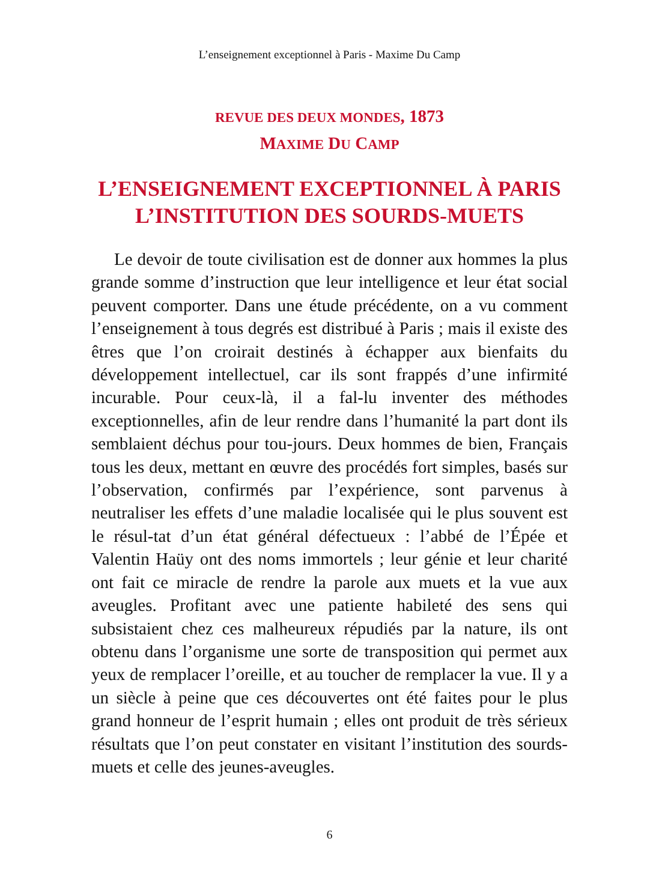L’enseignement exceptionnel à Paris - Maxime Du Camp
REVUE DES DEUX MONDES, 1873
MAXIME DU CAMP
L’ENSEIGNEMENT EXCEPTIONNEL À PARIS
L’INSTITUTION DES SOURDS-MUETS
Le devoir de toute civilisation est de donner aux hommes la plus grande somme d’instruction que leur intelligence et leur état social peuvent comporter. Dans une étude précédente, on a vu comment l’enseignement à tous degrés est distribué à Paris ; mais il existe des êtres que l’on croirait destinés à échapper aux bienfaits du développement intellectuel, car ils sont frappés d’une infirmité incurable. Pour ceux-là, il a fal-lu inventer des méthodes exceptionnelles, afin de leur rendre dans l’humanité la part dont ils semblaient déchus pour tou-jours. Deux hommes de bien, Français tous les deux, mettant en œuvre des procédés fort simples, basés sur l’observation, confirmés par l’expérience, sont parvenus à neutraliser les effets d’une maladie localisée qui le plus souvent est le résul-tat d’un état général défectueux : l’abbé de l’Épée et Valentin Haüy ont des noms immortels ; leur génie et leur charité ont fait ce miracle de rendre la parole aux muets et la vue aux aveugles. Profitant avec une patiente habileté des sens qui subsistaient chez ces malheureux répudiés par la nature, ils ont obtenu dans l’organisme une sorte de transposition qui permet aux yeux de remplacer l’oreille, et au toucher de remplacer la vue. Il y a un siècle à peine que ces découvertes ont été faites pour le plus grand honneur de l’esprit humain ; elles ont produit de très sérieux résultats que l’on peut constater en visitant l’institution des sourds-muets et celle des jeunes-aveugles.
6